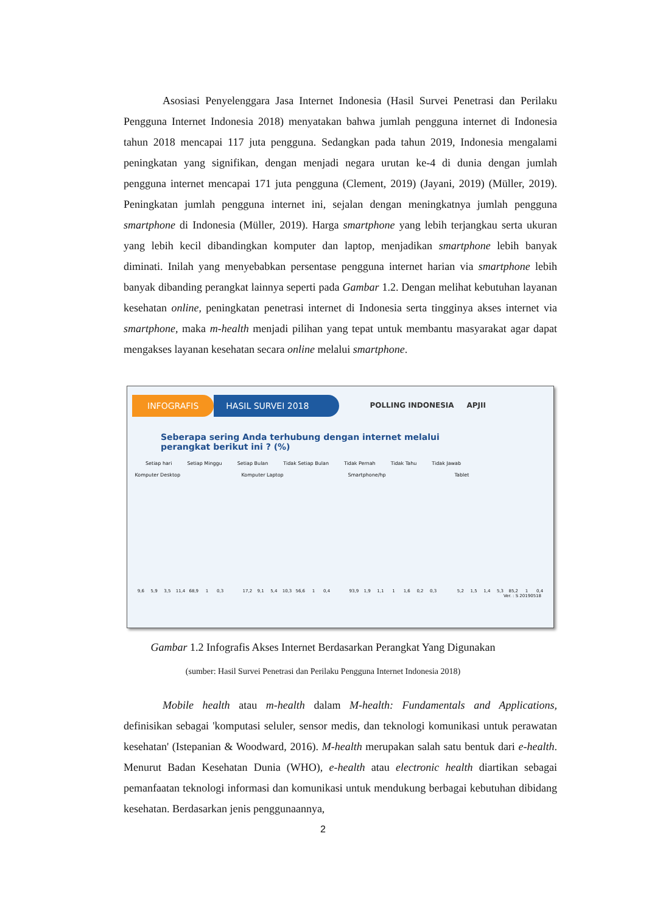Asosiasi Penyelenggara Jasa Internet Indonesia (Hasil Survei Penetrasi dan Perilaku Pengguna Internet Indonesia 2018) menyatakan bahwa jumlah pengguna internet di Indonesia tahun 2018 mencapai 117 juta pengguna. Sedangkan pada tahun 2019, Indonesia mengalami peningkatan yang signifikan, dengan menjadi negara urutan ke-4 di dunia dengan jumlah pengguna internet mencapai 171 juta pengguna (Clement, 2019) (Jayani, 2019) (Müller, 2019). Peningkatan jumlah pengguna internet ini, sejalan dengan meningkatnya jumlah pengguna smartphone di Indonesia (Müller, 2019). Harga smartphone yang lebih terjangkau serta ukuran yang lebih kecil dibandingkan komputer dan laptop, menjadikan smartphone lebih banyak diminati. Inilah yang menyebabkan persentase pengguna internet harian via smartphone lebih banyak dibanding perangkat lainnya seperti pada Gambar 1.2. Dengan melihat kebutuhan layanan kesehatan online, peningkatan penetrasi internet di Indonesia serta tingginya akses internet via smartphone, maka m-health menjadi pilihan yang tepat untuk membantu masyarakat agar dapat mengakses layanan kesehatan secara online melalui smartphone.
INFOGRAFIS HASIL SURVEI 2018 POLLING INDONESIA APJII
Seberapa sering Anda terhubung dengan internet melalui
perangkat berikut ini ? (%)
Setiap hari Setiap Minggu Setiap Bulan Tidak Setiap Bulan Tidak Pernah Tidak Tahu Tidak Jawab
Komputer Desktop
9,6
5,9
3,5
11,4
68,9
1
0,3
Komputer Laptop
17,2
9,1
5,4
10,3
56,6
1
0,4
Smartphone/hp
93,9
1,9
1,1
1
1,6
0,2
0,3
Tablet
5,2
1,5
1,4
5,3
85,2
1
0,4
Ver. : S 20190518
Gambar 1.2 Infografis Akses Internet Berdasarkan Perangkat Yang Digunakan
(sumber: Hasil Survei Penetrasi dan Perilaku Pengguna Internet Indonesia 2018)
Mobile health atau m-health dalam M-health: Fundamentals and Applications, definisikan sebagai 'komputasi seluler, sensor medis, dan teknologi komunikasi untuk perawatan kesehatan' (Istepanian & Woodward, 2016). M-health merupakan salah satu bentuk dari e-health. Menurut Badan Kesehatan Dunia (WHO), e-health atau electronic health diartikan sebagai pemanfaatan teknologi informasi dan komunikasi untuk mendukung berbagai kebutuhan dibidang kesehatan. Berdasarkan jenis penggunaannya,
2